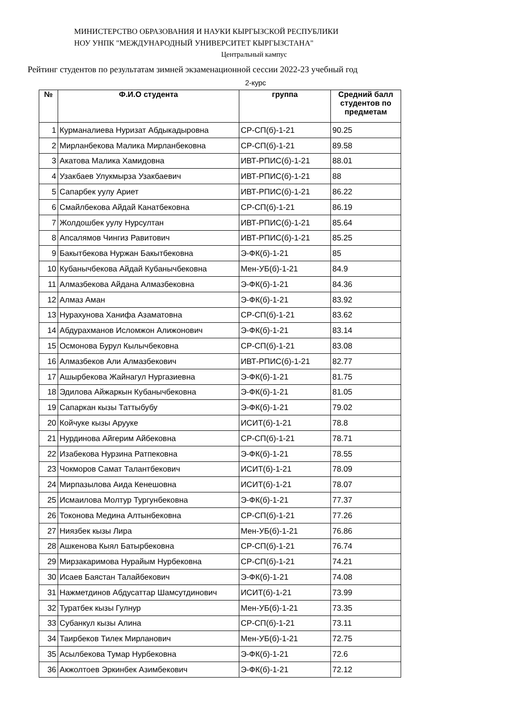МИНИСТЕРСТВО ОБРАЗОВАНИЯ И НАУКИ КЫРГЫЗСКОЙ РЕСПУБЛИКИ
НОУ УНПК "МЕЖДУНАРОДНЫЙ УНИВЕРСИТЕТ КЫРГЫЗСТАНА"
Центральный кампус
Рейтинг студентов по результатам зимней экзаменационной сессии 2022-23 учебный год
2-курс
| № | Ф.И.О студента | группа | Средний балл студентов по предметам |
| --- | --- | --- | --- |
| 1 | Курманалиева Нуризат Абдыкадыровна | СР-СП(б)-1-21 | 90.25 |
| 2 | Мирланбекова Малика Мирланбековна | СР-СП(б)-1-21 | 89.58 |
| 3 | Акатова Малика Хамидовна | ИВТ-РПИС(б)-1-21 | 88.01 |
| 4 | Узакбаев Улукмырза Узакбаевич | ИВТ-РПИС(б)-1-21 | 88 |
| 5 | Сапарбек уулу Ариет | ИВТ-РПИС(б)-1-21 | 86.22 |
| 6 | Смайлбекова Айдай Канатбековна | СР-СП(б)-1-21 | 86.19 |
| 7 | Жолдошбек уулу Нурсултан | ИВТ-РПИС(б)-1-21 | 85.64 |
| 8 | Апсалямов Чингиз Равитович | ИВТ-РПИС(б)-1-21 | 85.25 |
| 9 | Бакытбекова Нуржан Бакытбековна | Э-ФК(б)-1-21 | 85 |
| 10 | Кубанычбекова Айдай Кубанычбековна | Мен-УБ(б)-1-21 | 84.9 |
| 11 | Алмазбекова Айдана Алмазбековна | Э-ФК(б)-1-21 | 84.36 |
| 12 | Алмаз Аман | Э-ФК(б)-1-21 | 83.92 |
| 13 | Нурахунова Ханифа Азаматовна | СР-СП(б)-1-21 | 83.62 |
| 14 | Абдурахманов Исломжон Алижонович | Э-ФК(б)-1-21 | 83.14 |
| 15 | Осмонова Бурул Кылычбековна | СР-СП(б)-1-21 | 83.08 |
| 16 | Алмазбеков Али Алмазбекович | ИВТ-РПИС(б)-1-21 | 82.77 |
| 17 | Ашырбекова Жайнагул Нургазиевна | Э-ФК(б)-1-21 | 81.75 |
| 18 | Эдилова Айжаркын Кубанычбековна | Э-ФК(б)-1-21 | 81.05 |
| 19 | Сапаркан кызы Таттыбубу | Э-ФК(б)-1-21 | 79.02 |
| 20 | Койчуке кызы Арууке | ИСИТ(б)-1-21 | 78.8 |
| 21 | Нурдинова Айгерим Айбековна | СР-СП(б)-1-21 | 78.71 |
| 22 | Изабекова Нурзина Ратпековна | Э-ФК(б)-1-21 | 78.55 |
| 23 | Чокморов Самат Талантбекович | ИСИТ(б)-1-21 | 78.09 |
| 24 | Мирпазылова Аида Кенешовна | ИСИТ(б)-1-21 | 78.07 |
| 25 | Исмаилова Молтур Тургунбековна | Э-ФК(б)-1-21 | 77.37 |
| 26 | Токонова Медина Алтынбековна | СР-СП(б)-1-21 | 77.26 |
| 27 | Ниязбек кызы Лира | Мен-УБ(б)-1-21 | 76.86 |
| 28 | Ашкенова Кыял Батырбековна | СР-СП(б)-1-21 | 76.74 |
| 29 | Мирзакаримова Нурайым Нурбековна | СР-СП(б)-1-21 | 74.21 |
| 30 | Исаев Баястан Талайбекович | Э-ФК(б)-1-21 | 74.08 |
| 31 | Нажметдинов Абдусаттар Шамсутдинович | ИСИТ(б)-1-21 | 73.99 |
| 32 | Туратбек кызы Гулнур | Мен-УБ(б)-1-21 | 73.35 |
| 33 | Субанкул кызы Алина | СР-СП(б)-1-21 | 73.11 |
| 34 | Таирбеков Тилек Мирланович | Мен-УБ(б)-1-21 | 72.75 |
| 35 | Асылбекова Тумар Нурбековна | Э-ФК(б)-1-21 | 72.6 |
| 36 | Акжолтоев Эркинбек Азимбекович | Э-ФК(б)-1-21 | 72.12 |